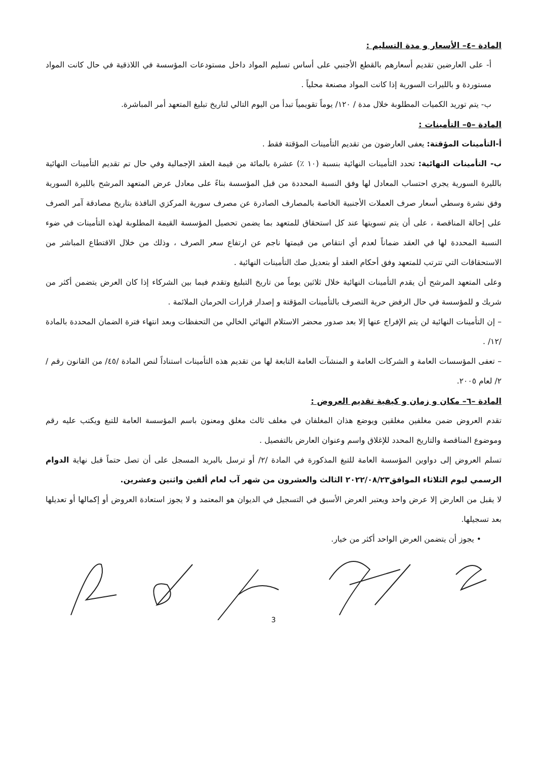المادة –٤– الأسعار و مدة التسليم :
أ- على العارضين تقديم أسعارهم بالقطع الأجنبي على أساس تسليم المواد داخل مستودعات المؤسسة في اللاذقية في حال كانت المواد مستوردة و بالليرات السورية إذا كانت المواد مصنعة محلياً .
ب- يتم توريد الكميات المطلوبة خلال مدة / ١٢٠/ يوماً تقويمياً تبدأ من اليوم التالي لتاريخ تبليغ المتعهد أمر المباشرة.
المادة –٥– التأمينات :
أ-التأمينات المؤقتة: يعفى العارضون من تقديم التأمينات المؤقتة فقط .
ب- التأمينات النهائية: تحدد التأمينات النهائية بنسبة (١٠ ٪) عشرة بالمائة من قيمة العقد الإجمالية وفي حال تم تقديم التأمينات النهائية بالليرة السورية يجري احتساب المعادل لها وفق النسبة المحددة من قبل المؤسسة بناءً على معادل عرض المتعهد المرشح بالليرة السورية وفق نشرة وسطي أسعار صرف العملات الأجنبية الخاصة بالمصارف الصادرة عن مصرف سورية المركزي النافذة بتاريخ مصادقة آمر الصرف على إحالة المناقصة ، على أن يتم تسويتها عند كل استحقاق للمتعهد بما يضمن تحصيل المؤسسة القيمة المطلوبة لهذه التأمينات في ضوء النسبة المحددة لها في العقد ضماناً لعدم أي انتقاص من قيمتها ناجم عن ارتفاع سعر الصرف ، وذلك من خلال الاقتطاع المباشر من الاستحقاقات التي تترتب للمتعهد وفق أحكام العقد أو بتعديل صك التأمينات النهائية .
وعلى المتعهد المرشح أن يقدم التأمينات النهائية خلال ثلاثين يوماً من تاريخ التبليغ وتقدم فيما بين الشركاء إذا كان العرض يتضمن أكثر من شريك و للمؤسسة في حال الرفض حرية التصرف بالتأمينات المؤقتة و إصدار قرارات الحرمان الملائمة .
– إن التأمينات النهائية لن يتم الإفراج عنها إلا بعد صدور محضر الاستلام النهائي الخالي من التحفظات وبعد انتهاء فترة الضمان المحددة بالمادة /١٢/ .
– تعفى المؤسسات العامة و الشركات العامة و المنشآت العامة التابعة لها من تقديم هذه التأمينات استناداً لنص المادة /٤٥/ من القانون رقم /٢/ لعام ٢٠٠٥.
المادة –٦– مكان و زمان و كيفية تقديم العروض :
تقدم العروض ضمن مغلفين مغلقين ويوضع هذان المغلفان في مغلف ثالث مغلق ومعنون باسم المؤسسة العامة للتبغ ويكتب عليه رقم وموضوع المناقصة والتاريخ المحدد للإغلاق واسم وعنوان العارض بالتفصيل .
تسلم العروض إلى دواوين المؤسسة العامة للتبغ المذكورة في المادة /٢/ أو ترسل بالبريد المسجل على أن تصل حتماً قبل نهاية الدوام الرسمي ليوم الثلاثاء الموافق٢٠٢٢/٠٨/٢٣ الثالث والعشرون من شهر آب لعام ألفين واثنين وعشرين.
لا يقبل من العارض إلا عرض واحد ويعتبر العرض الأسبق في التسجيل في الديوان هو المعتمد و لا يجوز استعادة العروض أو إكمالها أو تعديلها بعد تسجيلها.
• يجوز أن يتضمن العرض الواحد أكثر من خيار.
3